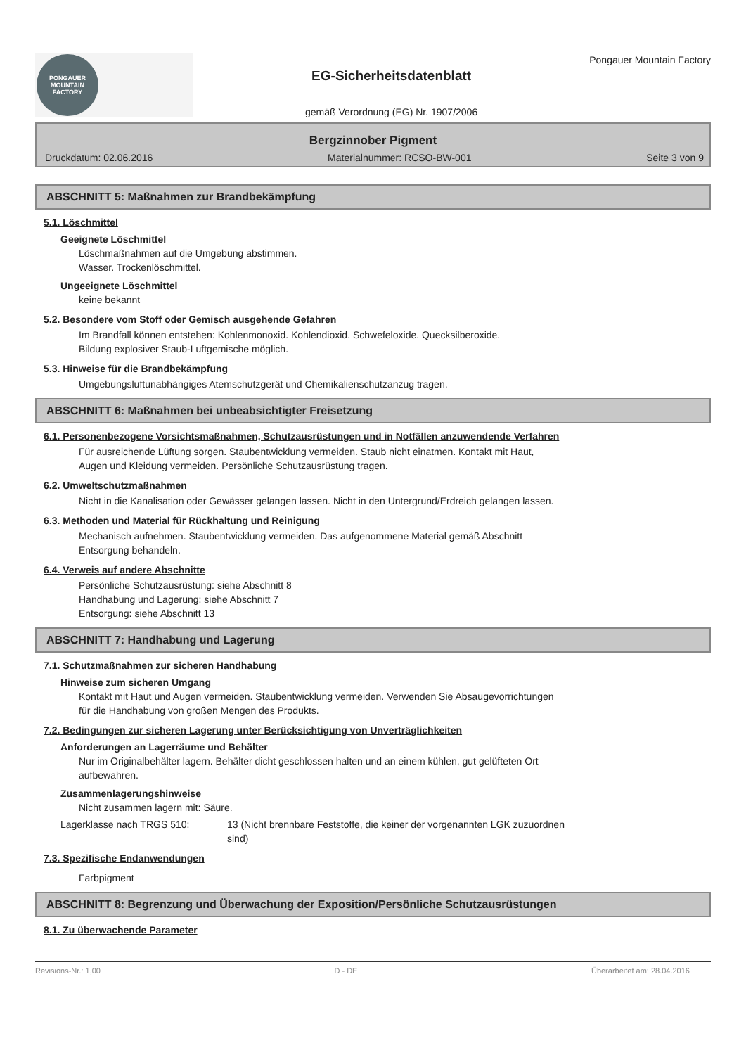PONGAUER
MOUNTAIN
FACTORY
EG-Sicherheitsdatenblatt
gemäß Verordnung (EG) Nr. 1907/2006
Pongauer Mountain Factory
Bergzinnober Pigment
Druckdatum: 02.06.2016 Materialnummer: RCSO-BW-001 Seite 3 von 9
ABSCHNITT 5: Maßnahmen zur Brandbekämpfung
5.1. Löschmittel
Geeignete Löschmittel
Löschmaßnahmen auf die Umgebung abstimmen.
Wasser. Trockenlöschmittel.
Ungeeignete Löschmittel
keine bekannt
5.2. Besondere vom Stoff oder Gemisch ausgehende Gefahren
Im Brandfall können entstehen: Kohlenmonoxid. Kohlendioxid. Schwefeloxide. Quecksilberoxide.
Bildung explosiver Staub-Luftgemische möglich.
5.3. Hinweise für die Brandbekämpfung
Umgebungsluftunabhängiges Atemschutzgerät und Chemikalienschutzanzug tragen.
ABSCHNITT 6: Maßnahmen bei unbeabsichtigter Freisetzung
6.1. Personenbezogene Vorsichtsmaßnahmen, Schutzausrüstungen und in Notfällen anzuwendende Verfahren
Für ausreichende Lüftung sorgen. Staubentwicklung vermeiden. Staub nicht einatmen. Kontakt mit Haut,
Augen und Kleidung vermeiden. Persönliche Schutzausrüstung tragen.
6.2. Umweltschutzmaßnahmen
Nicht in die Kanalisation oder Gewässer gelangen lassen. Nicht in den Untergrund/Erdreich gelangen lassen.
6.3. Methoden und Material für Rückhaltung und Reinigung
Mechanisch aufnehmen. Staubentwicklung vermeiden. Das aufgenommene Material gemäß Abschnitt
Entsorgung behandeln.
6.4. Verweis auf andere Abschnitte
Persönliche Schutzausrüstung: siehe Abschnitt 8
Handhabung und Lagerung: siehe Abschnitt 7
Entsorgung: siehe Abschnitt 13
ABSCHNITT 7: Handhabung und Lagerung
7.1. Schutzmaßnahmen zur sicheren Handhabung
Hinweise zum sicheren Umgang
Kontakt mit Haut und Augen vermeiden. Staubentwicklung vermeiden. Verwenden Sie Absaugevorrichtungen
für die Handhabung von großen Mengen des Produkts.
7.2. Bedingungen zur sicheren Lagerung unter Berücksichtigung von Unverträglichkeiten
Anforderungen an Lagerräume und Behälter
Nur im Originalbehälter lagern. Behälter dicht geschlossen halten und an einem kühlen, gut gelüfteten Ort
aufbewahren.
Zusammenlagerungshinweise
Nicht zusammen lagern mit: Säure.
Lagerklasse nach TRGS 510: 13 (Nicht brennbare Feststoffe, die keiner der vorgenannten LGK zuzuordnen
sind)
7.3. Spezifische Endanwendungen
Farbpigment
ABSCHNITT 8: Begrenzung und Überwachung der Exposition/Persönliche Schutzausrüstungen
8.1. Zu überwachende Parameter
Revisions-Nr.: 1,00 D - DE Überarbeitet am: 28.04.2016